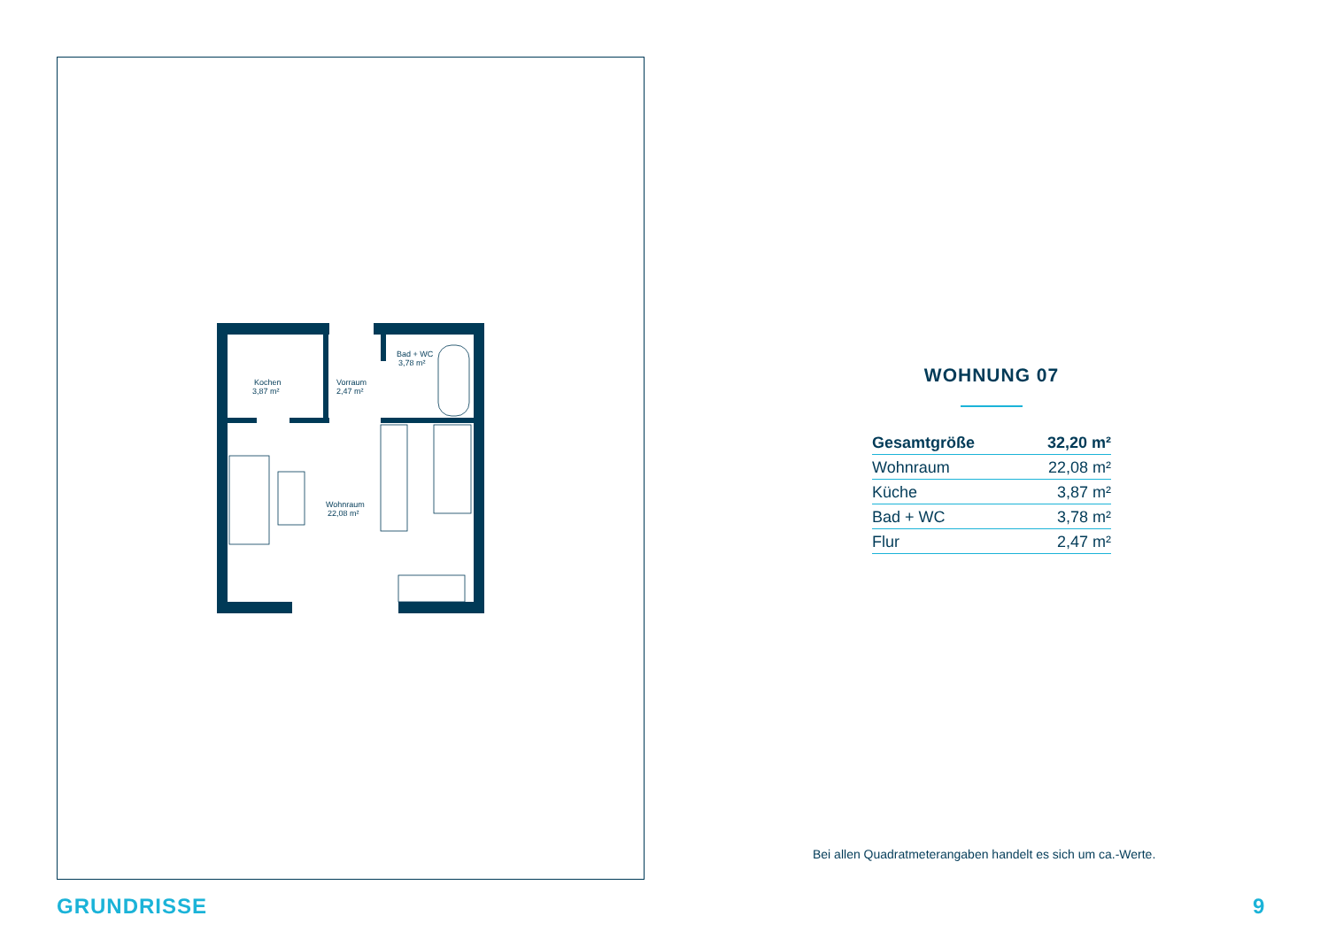Kochen
3,87 m²
Vorraum
2,47 m²
Bad + WC
3,78 m²
Wohnraum
22,08 m²
WOHNUNG 07
| Gesamtgröße | 32,20 m² |
| Wohnraum | 22,08 m² |
| Küche | 3,87 m² |
| Bad + WC | 3,78 m² |
| Flur | 2,47 m² |
Bei allen Quadratmeterangaben handelt es sich um ca.-Werte.
GRUNDRISSE 9